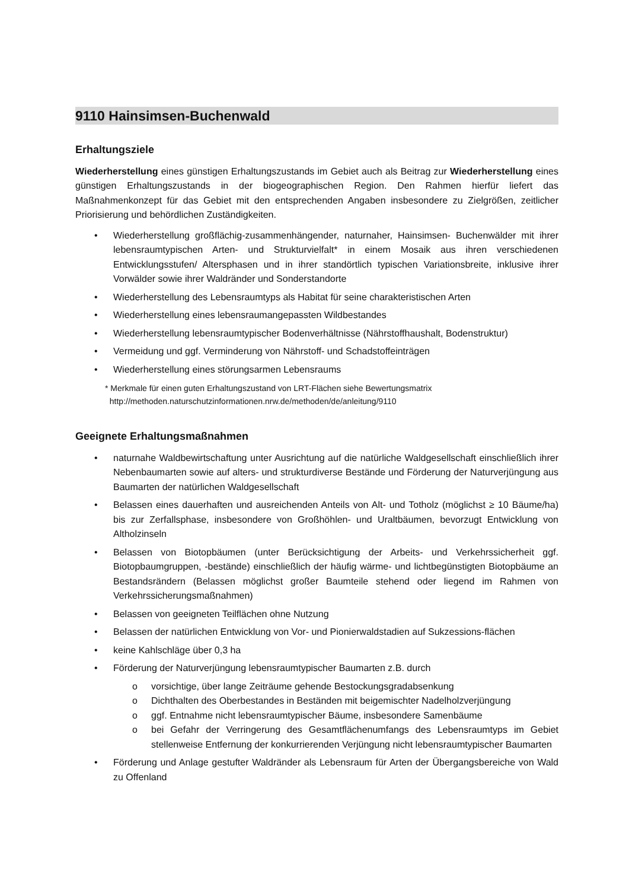9110 Hainsimsen-Buchenwald
Erhaltungsziele
Wiederherstellung eines günstigen Erhaltungszustands im Gebiet auch als Beitrag zur Wiederherstellung eines günstigen Erhaltungszustands in der biogeographischen Region. Den Rahmen hierfür liefert das Maßnahmenkonzept für das Gebiet mit den entsprechenden Angaben insbesondere zu Zielgrößen, zeitlicher Priorisierung und behördlichen Zuständigkeiten.
• Wiederherstellung großflächig-zusammenhängender, naturnaher, Hainsimsen- Buchenwälder mit ihrer lebensraumtypischen Arten- und Strukturvielfalt* in einem Mosaik aus ihren verschiedenen Entwicklungsstufen/ Altersphasen und in ihrer standörtlich typischen Variationsbreite, inklusive ihrer Vorwälder sowie ihrer Waldränder und Sonderstandorte
• Wiederherstellung des Lebensraumtyps als Habitat für seine charakteristischen Arten
• Wiederherstellung eines lebensraumangepassten Wildbestandes
• Wiederherstellung lebensraumtypischer Bodenverhältnisse (Nährstoffhaushalt, Bodenstruktur)
• Vermeidung und ggf. Verminderung von Nährstoff- und Schadstoffeinträgen
• Wiederherstellung eines störungsarmen Lebensraums
* Merkmale für einen guten Erhaltungszustand von LRT-Flächen siehe Bewertungsmatrix
http://methoden.naturschutzinformationen.nrw.de/methoden/de/anleitung/9110
Geeignete Erhaltungsmaßnahmen
• naturnahe Waldbewirtschaftung unter Ausrichtung auf die natürliche Waldgesellschaft einschließlich ihrer Nebenbaumarten sowie auf alters- und strukturdiverse Bestände und Förderung der Naturverjüngung aus Baumarten der natürlichen Waldgesellschaft
• Belassen eines dauerhaften und ausreichenden Anteils von Alt- und Totholz (möglichst ≥ 10 Bäume/ha) bis zur Zerfallsphase, insbesondere von Großhöhlen- und Uraltbäumen, bevorzugt Entwicklung von Altholzinseln
• Belassen von Biotopbäumen (unter Berücksichtigung der Arbeits- und Verkehrssicherheit ggf. Biotopbaumgruppen, -bestände) einschließlich der häufig wärme- und lichtbegünstigten Biotopbäume an Bestandsrändern (Belassen möglichst großer Baumteile stehend oder liegend im Rahmen von Verkehrssicherungsmaßnahmen)
• Belassen von geeigneten Teilflächen ohne Nutzung
• Belassen der natürlichen Entwicklung von Vor- und Pionierwaldstadien auf Sukzessions-flächen
• keine Kahlschläge über 0,3 ha
• Förderung der Naturverjüngung lebensraumtypischer Baumarten z.B. durch
o vorsichtige, über lange Zeiträume gehende Bestockungsgradabsenkung
o Dichthalten des Oberbestandes in Beständen mit beigemischter Nadelholzverjüngung
o ggf. Entnahme nicht lebensraumtypischer Bäume, insbesondere Samenbäume
o bei Gefahr der Verringerung des Gesamtflächenumfangs des Lebensraumtyps im Gebiet stellenweise Entfernung der konkurrierenden Verjüngung nicht lebensraumtypischer Baumarten
• Förderung und Anlage gestufter Waldränder als Lebensraum für Arten der Übergangsbereiche von Wald zu Offenland